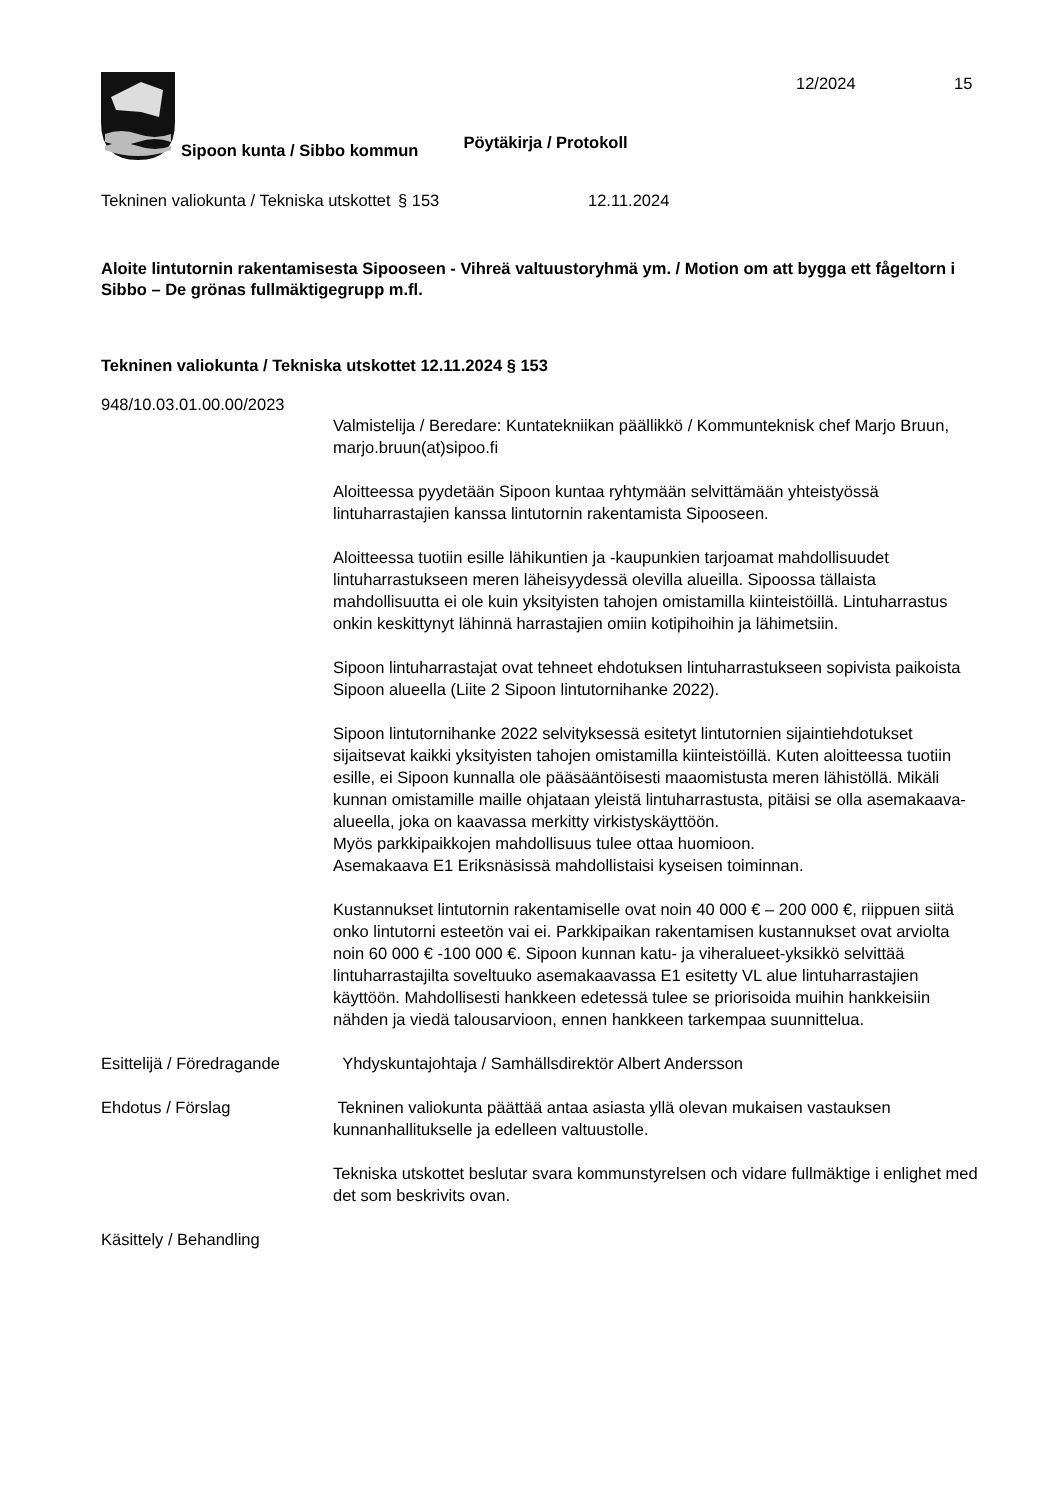Sipoon kunta / Sibbo kommun Pöytäkirja / Protokoll 12/2024 15
Tekninen valiokunta / Tekniska utskottet
§ 153 12.11.2024
Aloite lintutornin rakentamisesta Sipooseen - Vihreä valtuustoryhmä ym. / Motion om att bygga ett fågeltorn i Sibbo – De grönas fullmäktigegrupp m.fl.
Tekninen valiokunta / Tekniska utskottet 12.11.2024 § 153
948/10.03.01.00.00/2023
Valmistelija / Beredare: Kuntatekniikan päällikkö / Kommunteknisk chef Marjo Bruun, marjo.bruun(at)sipoo.fi
Aloitteessa pyydetään Sipoon kuntaa ryhtymään selvittämään yhteistyössä lintuharrastajien kanssa lintutornin rakentamista Sipooseen.
Aloitteessa tuotiin esille lähikuntien ja -kaupunkien tarjoamat mahdollisuudet lintuharrastukseen meren läheisyydessä olevilla alueilla. Sipoossa tällaista mahdollisuutta ei ole kuin yksityisten tahojen omistamilla kiinteistöillä. Lintuharrastus onkin keskittynyt lähinnä harrastajien omiin kotipihoihin ja lähimetsiin.
Sipoon lintuharrastajat ovat tehneet ehdotuksen lintuharrastukseen sopivista paikoista Sipoon alueella (Liite 2 Sipoon lintutornihanke 2022).
Sipoon lintutornihanke 2022 selvityksessä esitetyt lintutornien sijaintiehdotukset sijaitsevat kaikki yksityisten tahojen omistamilla kiinteistöillä. Kuten aloitteessa tuotiin esille, ei Sipoon kunnalla ole pääsääntöisesti maaomistusta meren lähistöllä. Mikäli kunnan omistamille maille ohjataan yleistä lintuharrastusta, pitäisi se olla asemakaava-alueella, joka on kaavassa merkitty virkistyskäyttöön.
Myös parkkipaikkojen mahdollisuus tulee ottaa huomioon.
Asemakaava E1 Eriksnäsissä mahdollistaisi kyseisen toiminnan.
Kustannukset lintutornin rakentamiselle ovat noin 40 000 € – 200 000 €, riippuen siitä onko lintutorni esteetön vai ei. Parkkipaikan rakentamisen kustannukset ovat arviolta noin 60 000 € -100 000 €. Sipoon kunnan katu- ja viheralueet-yksikkö selvittää lintuharrastajilta soveltuuko asemakaavassa E1 esitetty VL alue lintuharrastajien käyttöön. Mahdollisesti hankkeen edetessä tulee se priorisoida muihin hankkeisiin nähden ja viedä talousarvioon, ennen hankkeen tarkempaa suunnittelua.
Esittelijä / Föredragande
Yhdyskuntajohtaja / Samhällsdirektör Albert Andersson
Ehdotus / Förslag Tekninen valiokunta päättää antaa asiasta yllä olevan mukaisen vastauksen kunnanhallitukselle ja edelleen valtuustolle.
Tekniska utskottet beslutar svara kommunstyrelsen och vidare fullmäktige i enlighet med det som beskrivits ovan.
Käsittely / Behandling